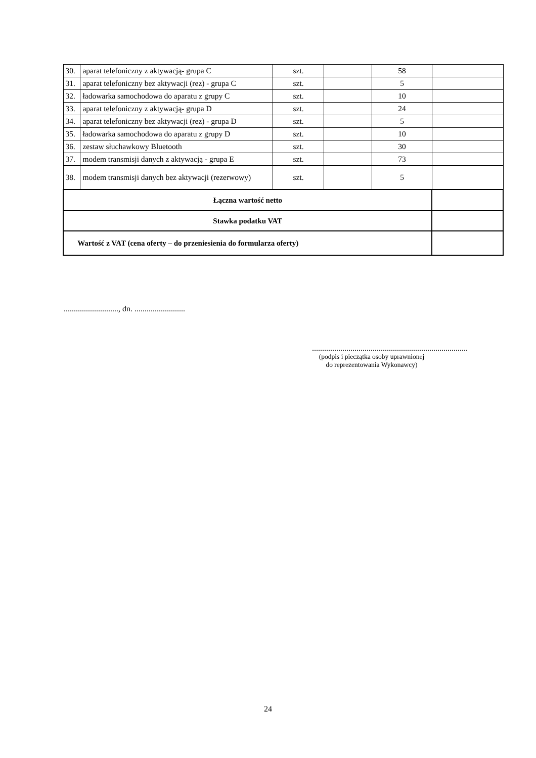| 30. | aparat telefoniczny z aktywacją- grupa C | szt. | | 58 | |
| 31. | aparat telefoniczny bez aktywacji (rez) - grupa C | szt. | | 5 | |
| 32. | ładowarka samochodowa do aparatu z grupy C | szt. | | 10 | |
| 33. | aparat telefoniczny z aktywacją- grupa D | szt. | | 24 | |
| 34. | aparat telefoniczny bez aktywacji (rez) - grupa D | szt. | | 5 | |
| 35. | ładowarka samochodowa do aparatu z grupy D | szt. | | 10 | |
| 36. | zestaw słuchawkowy Bluetooth | szt. | | 30 | |
| 37. | modem transmisji danych z aktywacją - grupa E | szt. | | 73 | |
| 38. | modem transmisji danych bez aktywacji (rezerwowy) | szt. | | 5 | |
| Łączna wartość netto | | | | | |
| Stawka podatku VAT | | | | | |
| Wartość z VAT (cena oferty – do przeniesienia do formularza oferty) | | | | | |
..........................., dn. .........................
.............................................................................
(podpis i pieczątka osoby uprawnionej
do reprezentowania Wykonawcy)
24